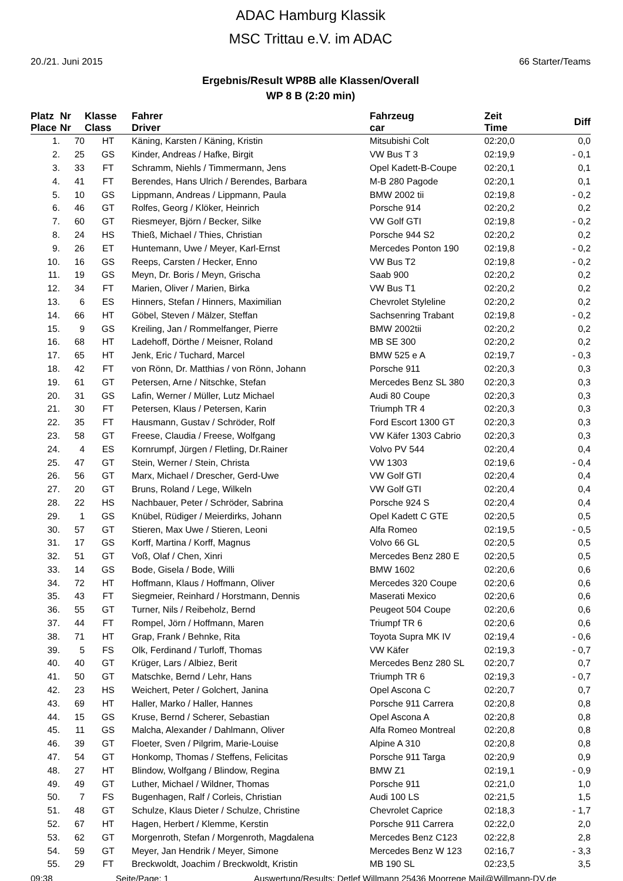ADAC Hamburg Klassik
MSC Trittau e.V. im ADAC
20./21. Juni 2015 66 Starter/Teams
Ergebnis/Result WP8B alle Klassen/Overall
WP 8 B (2:20 min)
| Platz Place | Nr Nr | Klasse Class | Fahrer Driver | Fahrzeug car | Zeit Time | Diff |
| --- | --- | --- | --- | --- | --- | --- |
| 1. | 70 | HT | Käning, Karsten / Käning, Kristin | Mitsubishi Colt | 02:20,0 | 0,0 |
| 2. | 25 | GS | Kinder, Andreas / Hafke, Birgit | VW Bus T 3 | 02:19,9 | - 0,1 |
| 3. | 33 | FT | Schramm, Niehls / Timmermann, Jens | Opel Kadett-B-Coupe | 02:20,1 | 0,1 |
| 4. | 41 | FT | Berendes, Hans Ulrich / Berendes, Barbara | M-B 280 Pagode | 02:20,1 | 0,1 |
| 5. | 10 | GS | Lippmann, Andreas / Lippmann, Paula | BMW 2002 tii | 02:19,8 | - 0,2 |
| 6. | 46 | GT | Rolfes, Georg / Klöker, Heinrich | Porsche 914 | 02:20,2 | 0,2 |
| 7. | 60 | GT | Riesmeyer, Björn / Becker, Silke | VW Golf GTI | 02:19,8 | - 0,2 |
| 8. | 24 | HS | Thieß, Michael / Thies, Christian | Porsche 944 S2 | 02:20,2 | 0,2 |
| 9. | 26 | ET | Huntemann, Uwe / Meyer, Karl-Ernst | Mercedes Ponton 190 | 02:19,8 | - 0,2 |
| 10. | 16 | GS | Reeps, Carsten / Hecker, Enno | VW Bus T2 | 02:19,8 | - 0,2 |
| 11. | 19 | GS | Meyn, Dr. Boris / Meyn, Grischa | Saab 900 | 02:20,2 | 0,2 |
| 12. | 34 | FT | Marien, Oliver / Marien, Birka | VW Bus T1 | 02:20,2 | 0,2 |
| 13. | 6 | ES | Hinners, Stefan / Hinners, Maximilian | Chevrolet Styleline | 02:20,2 | 0,2 |
| 14. | 66 | HT | Göbel, Steven / Mälzer, Steffan | Sachsenring Trabant | 02:19,8 | - 0,2 |
| 15. | 9 | GS | Kreiling, Jan / Rommelfanger, Pierre | BMW 2002tii | 02:20,2 | 0,2 |
| 16. | 68 | HT | Ladehoff, Dörthe / Meisner, Roland | MB SE 300 | 02:20,2 | 0,2 |
| 17. | 65 | HT | Jenk, Eric / Tuchard, Marcel | BMW 525 e A | 02:19,7 | - 0,3 |
| 18. | 42 | FT | von Rönn, Dr. Matthias / von Rönn, Johann | Porsche 911 | 02:20,3 | 0,3 |
| 19. | 61 | GT | Petersen, Arne / Nitschke, Stefan | Mercedes Benz SL 380 | 02:20,3 | 0,3 |
| 20. | 31 | GS | Lafin, Werner / Müller, Lutz Michael | Audi 80 Coupe | 02:20,3 | 0,3 |
| 21. | 30 | FT | Petersen, Klaus / Petersen, Karin | Triumph TR 4 | 02:20,3 | 0,3 |
| 22. | 35 | FT | Hausmann, Gustav / Schröder, Rolf | Ford Escort 1300 GT | 02:20,3 | 0,3 |
| 23. | 58 | GT | Freese, Claudia / Freese, Wolfgang | VW Käfer 1303 Cabrio | 02:20,3 | 0,3 |
| 24. | 4 | ES | Kornrumpf, Jürgen / Fletling, Dr.Rainer | Volvo PV 544 | 02:20,4 | 0,4 |
| 25. | 47 | GT | Stein, Werner / Stein, Christa | VW 1303 | 02:19,6 | - 0,4 |
| 26. | 56 | GT | Marx, Michael / Drescher, Gerd-Uwe | VW Golf GTI | 02:20,4 | 0,4 |
| 27. | 20 | GT | Bruns, Roland / Lege, Wilkeln | VW Golf GTI | 02:20,4 | 0,4 |
| 28. | 22 | HS | Nachbauer, Peter / Schröder, Sabrina | Porsche 924 S | 02:20,4 | 0,4 |
| 29. | 1 | GS | Knübel, Rüdiger / Meierdirks, Johann | Opel Kadett C GTE | 02:20,5 | 0,5 |
| 30. | 57 | GT | Stieren, Max Uwe / Stieren, Leoni | Alfa Romeo | 02:19,5 | - 0,5 |
| 31. | 17 | GS | Korff, Martina / Korff, Magnus | Volvo 66 GL | 02:20,5 | 0,5 |
| 32. | 51 | GT | Voß, Olaf / Chen, Xinri | Mercedes Benz 280 E | 02:20,5 | 0,5 |
| 33. | 14 | GS | Bode, Gisela / Bode, Willi | BMW 1602 | 02:20,6 | 0,6 |
| 34. | 72 | HT | Hoffmann, Klaus / Hoffmann, Oliver | Mercedes 320 Coupe | 02:20,6 | 0,6 |
| 35. | 43 | FT | Siegmeier, Reinhard / Horstmann, Dennis | Maserati Mexico | 02:20,6 | 0,6 |
| 36. | 55 | GT | Turner, Nils / Reibeholz, Bernd | Peugeot 504 Coupe | 02:20,6 | 0,6 |
| 37. | 44 | FT | Rompel, Jörn / Hoffmann, Maren | Triumpf TR 6 | 02:20,6 | 0,6 |
| 38. | 71 | HT | Grap, Frank / Behnke, Rita | Toyota Supra MK IV | 02:19,4 | - 0,6 |
| 39. | 5 | FS | Olk, Ferdinand / Turloff, Thomas | VW Käfer | 02:19,3 | - 0,7 |
| 40. | 40 | GT | Krüger, Lars / Albiez, Berit | Mercedes Benz 280 SL | 02:20,7 | 0,7 |
| 41. | 50 | GT | Matschke, Bernd / Lehr, Hans | Triumph TR 6 | 02:19,3 | - 0,7 |
| 42. | 23 | HS | Weichert, Peter / Golchert, Janina | Opel Ascona C | 02:20,7 | 0,7 |
| 43. | 69 | HT | Haller, Marko / Haller, Hannes | Porsche 911 Carrera | 02:20,8 | 0,8 |
| 44. | 15 | GS | Kruse, Bernd / Scherer, Sebastian | Opel Ascona A | 02:20,8 | 0,8 |
| 45. | 11 | GS | Malcha, Alexander / Dahlmann, Oliver | Alfa Romeo Montreal | 02:20,8 | 0,8 |
| 46. | 39 | GT | Floeter, Sven / Pilgrim, Marie-Louise | Alpine A 310 | 02:20,8 | 0,8 |
| 47. | 54 | GT | Honkomp, Thomas / Steffens, Felicitas | Porsche 911 Targa | 02:20,9 | 0,9 |
| 48. | 27 | HT | Blindow, Wolfgang / Blindow, Regina | BMW Z1 | 02:19,1 | - 0,9 |
| 49. | 49 | GT | Luther, Michael / Wildner, Thomas | Porsche 911 | 02:21,0 | 1,0 |
| 50. | 7 | FS | Bugenhagen, Ralf / Corleis, Christian | Audi 100 LS | 02:21,5 | 1,5 |
| 51. | 48 | GT | Schulze, Klaus Dieter / Schulze, Christine | Chevrolet Caprice | 02:18,3 | - 1,7 |
| 52. | 67 | HT | Hagen, Herbert / Klemme, Kerstin | Porsche 911 Carrera | 02:22,0 | 2,0 |
| 53. | 62 | GT | Morgenroth, Stefan / Morgenroth, Magdalena | Mercedes Benz C123 | 02:22,8 | 2,8 |
| 54. | 59 | GT | Meyer, Jan Hendrik / Meyer, Simone | Mercedes Benz W 123 | 02:16,7 | - 3,3 |
| 55. | 29 | FT | Breckwoldt, Joachim / Breckwoldt, Kristin | MB 190 SL | 02:23,5 | 3,5 |
09:38 Seite/Page: 1 Auswertung/Results: Detlef Willmann 25436 Moorrege Mail@Willmann-DV.de